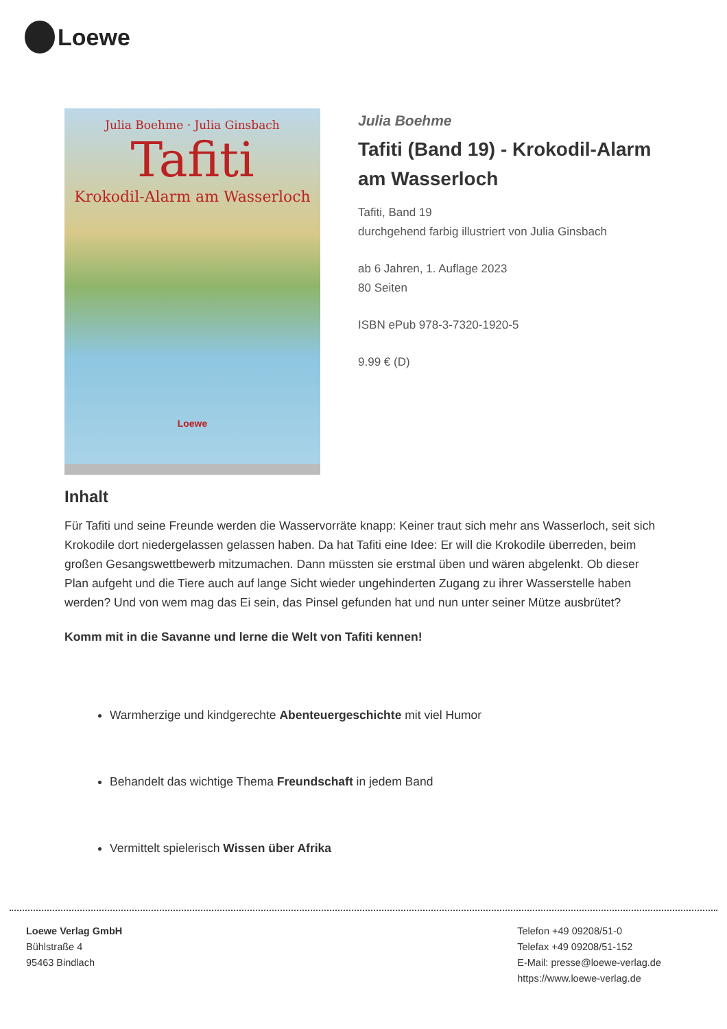Loewe
Julia Boehme · Julia Ginsbach
Tafiti
Krokodil-Alarm am Wasserloch
Loewe
Julia Boehme
Tafiti (Band 19) - Krokodil-Alarm am Wasserloch
Tafiti, Band 19
durchgehend farbig illustriert von Julia Ginsbach
ab 6 Jahren, 1. Auflage 2023
80 Seiten
ISBN ePub 978-3-7320-1920-5
9.99 € (D)
Inhalt
Für Tafiti und seine Freunde werden die Wasservorräte knapp: Keiner traut sich mehr ans Wasserloch, seit sich Krokodile dort niedergelassen gelassen haben. Da hat Tafiti eine Idee: Er will die Krokodile überreden, beim großen Gesangswettbewerb mitzumachen. Dann müssten sie erstmal üben und wären abgelenkt. Ob dieser Plan aufgeht und die Tiere auch auf lange Sicht wieder ungehinderten Zugang zu ihrer Wasserstelle haben werden? Und von wem mag das Ei sein, das Pinsel gefunden hat und nun unter seiner Mütze ausbrütet?
Komm mit in die Savanne und lerne die Welt von Tafiti kennen!
Warmherzige und kindgerechte Abenteuergeschichte mit viel Humor
Behandelt das wichtige Thema Freundschaft in jedem Band
Vermittelt spielerisch Wissen über Afrika
Loewe Verlag GmbH
Bühlstraße 4
95463 Bindlach
Telefon +49 09208/51-0
Telefax +49 09208/51-152
E-Mail: presse@loewe-verlag.de
https://www.loewe-verlag.de